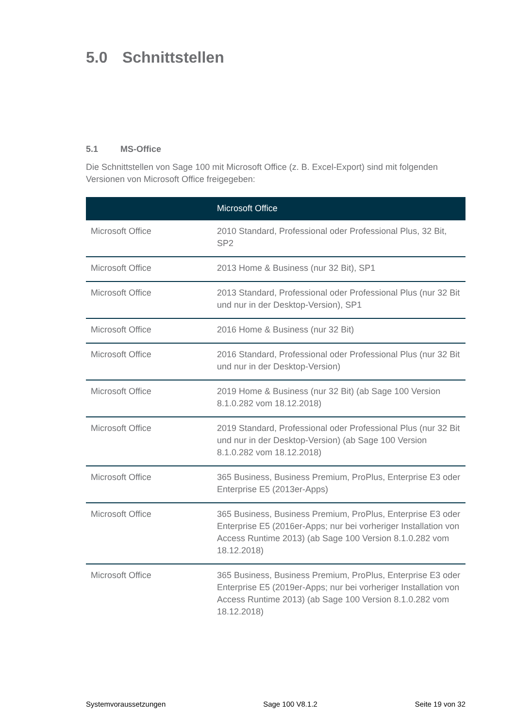5.0 Schnittstellen
5.1 MS-Office
Die Schnittstellen von Sage 100 mit Microsoft Office (z. B. Excel-Export) sind mit folgenden Versionen von Microsoft Office freigegeben:
| | Microsoft Office |
| --- | --- |
| Microsoft Office | 2010 Standard, Professional oder Professional Plus, 32 Bit, SP2 |
| Microsoft Office | 2013 Home & Business (nur 32 Bit), SP1 |
| Microsoft Office | 2013 Standard, Professional oder Professional Plus (nur 32 Bit und nur in der Desktop-Version), SP1 |
| Microsoft Office | 2016 Home & Business (nur 32 Bit) |
| Microsoft Office | 2016 Standard, Professional oder Professional Plus (nur 32 Bit und nur in der Desktop-Version) |
| Microsoft Office | 2019 Home & Business (nur 32 Bit) (ab Sage 100 Version 8.1.0.282 vom 18.12.2018) |
| Microsoft Office | 2019 Standard, Professional oder Professional Plus (nur 32 Bit und nur in der Desktop-Version) (ab Sage 100 Version 8.1.0.282 vom 18.12.2018) |
| Microsoft Office | 365 Business, Business Premium, ProPlus, Enterprise E3 oder Enterprise E5 (2013er-Apps) |
| Microsoft Office | 365 Business, Business Premium, ProPlus, Enterprise E3 oder Enterprise E5 (2016er-Apps; nur bei vorheriger Installation von Access Runtime 2013) (ab Sage 100 Version 8.1.0.282 vom 18.12.2018) |
| Microsoft Office | 365 Business, Business Premium, ProPlus, Enterprise E3 oder Enterprise E5 (2019er-Apps; nur bei vorheriger Installation von Access Runtime 2013) (ab Sage 100 Version 8.1.0.282 vom 18.12.2018) |
Systemvoraussetzungen Sage 100 V8.1.2 Seite 19 von 32